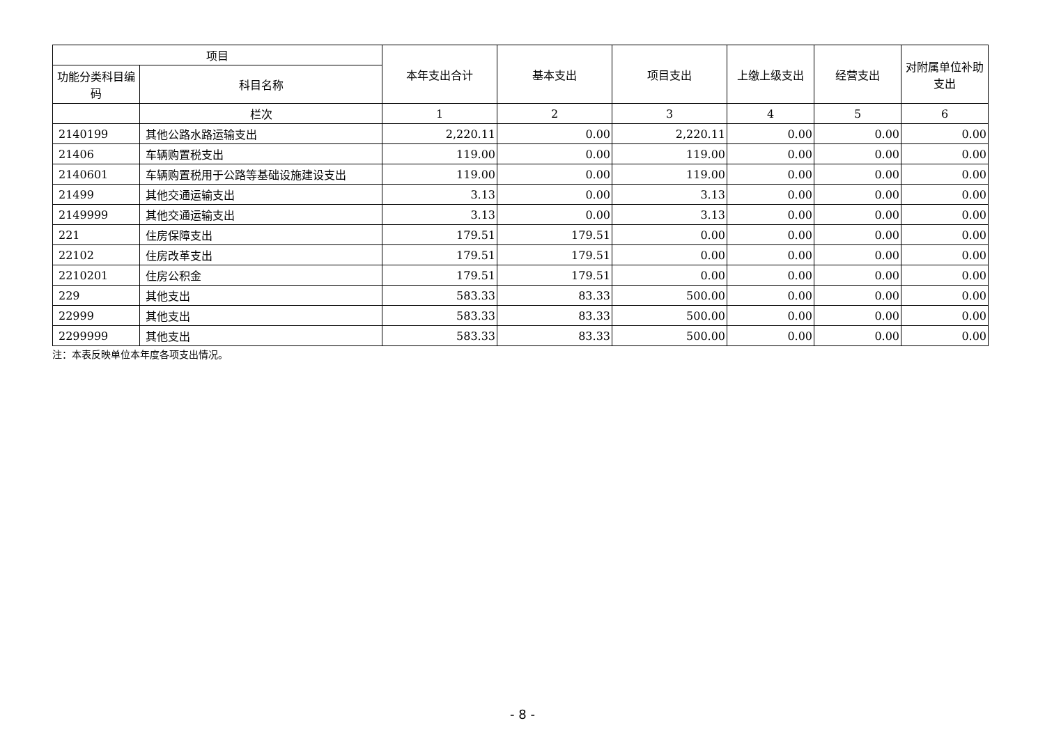| 项目 | | 本年支出合计 | 基本支出 | 项目支出 | 上缴上级支出 | 经营支出 | 对附属单位补助支出 |
| --- | --- | --- | --- | --- | --- | --- | --- |
| 功能分类科目编码 | 科目名称 | | | | | | |
| | 栏次 | 1 | 2 | 3 | 4 | 5 | 6 |
| 2140199 | 其他公路水路运输支出 | 2,220.11 | 0.00 | 2,220.11 | 0.00 | 0.00 | 0.00 |
| 21406 | 车辆购置税支出 | 119.00 | 0.00 | 119.00 | 0.00 | 0.00 | 0.00 |
| 2140601 | 车辆购置税用于公路等基础设施建设支出 | 119.00 | 0.00 | 119.00 | 0.00 | 0.00 | 0.00 |
| 21499 | 其他交通运输支出 | 3.13 | 0.00 | 3.13 | 0.00 | 0.00 | 0.00 |
| 2149999 | 其他交通运输支出 | 3.13 | 0.00 | 3.13 | 0.00 | 0.00 | 0.00 |
| 221 | 住房保障支出 | 179.51 | 179.51 | 0.00 | 0.00 | 0.00 | 0.00 |
| 22102 | 住房改革支出 | 179.51 | 179.51 | 0.00 | 0.00 | 0.00 | 0.00 |
| 2210201 | 住房公积金 | 179.51 | 179.51 | 0.00 | 0.00 | 0.00 | 0.00 |
| 229 | 其他支出 | 583.33 | 83.33 | 500.00 | 0.00 | 0.00 | 0.00 |
| 22999 | 其他支出 | 583.33 | 83.33 | 500.00 | 0.00 | 0.00 | 0.00 |
| 2299999 | 其他支出 | 583.33 | 83.33 | 500.00 | 0.00 | 0.00 | 0.00 |
注：本表反映单位本年度各项支出情况。
- 8 -